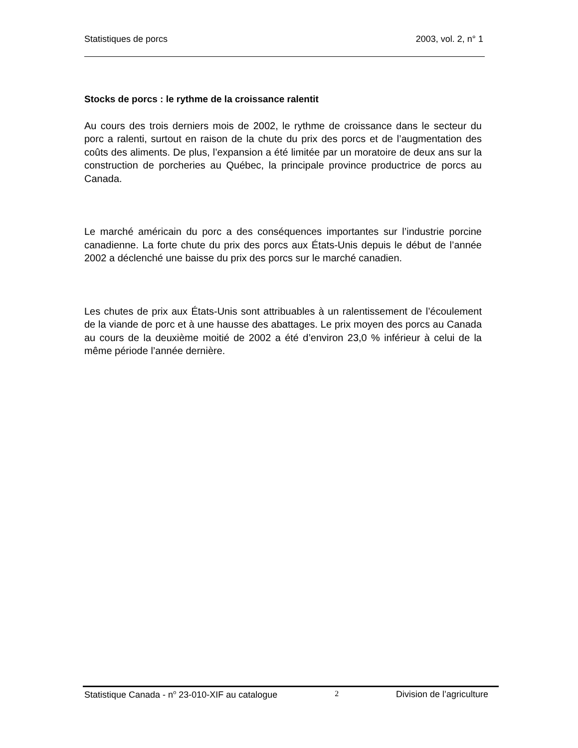Statistiques de porcs 2003, vol. 2, n° 1
Stocks de porcs : le rythme de la croissance ralentit
Au cours des trois derniers mois de 2002, le rythme de croissance dans le secteur du porc a ralenti, surtout en raison de la chute du prix des porcs et de l’augmentation des coûts des aliments. De plus, l’expansion a été limitée par un moratoire de deux ans sur la construction de porcheries au Québec, la principale province productrice de porcs au Canada.
Le marché américain du porc a des conséquences importantes sur l’industrie porcine canadienne. La forte chute du prix des porcs aux États-Unis depuis le début de l’année 2002 a déclenché une baisse du prix des porcs sur le marché canadien.
Les chutes de prix aux États-Unis sont attribuables à un ralentissement de l’écoulement de la viande de porc et à une hausse des abattages. Le prix moyen des porcs au Canada au cours de la deuxième moitié de 2002 a été d’environ 23,0 % inférieur à celui de la même période l’année dernière.
Statistique Canada - n<sup>o</sup> 23-010-XIF au catalogue 2 Division de l’agriculture